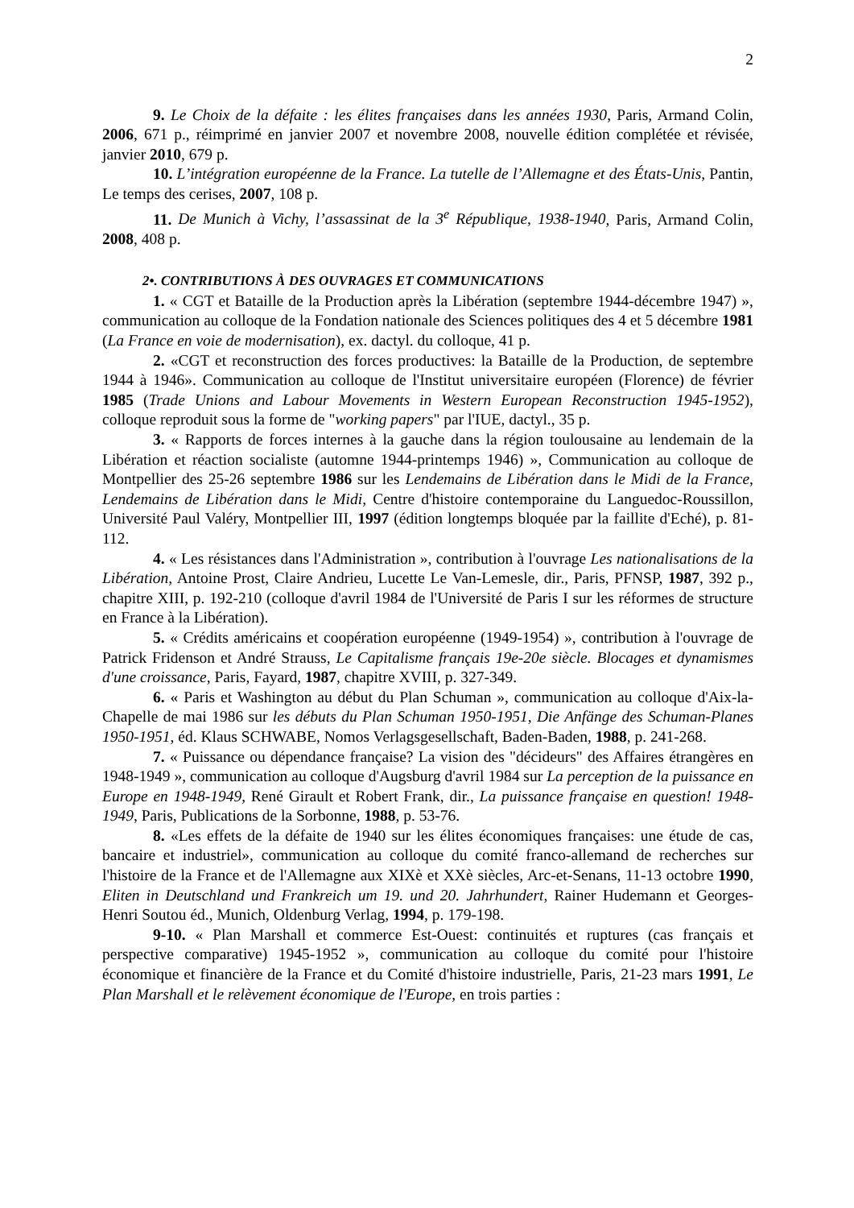2
9. Le Choix de la défaite : les élites françaises dans les années 1930, Paris, Armand Colin, 2006, 671 p., réimprimé en janvier 2007 et novembre 2008, nouvelle édition complétée et révisée, janvier 2010, 679 p.
10. L’intégration européenne de la France. La tutelle de l’Allemagne et des États-Unis, Pantin, Le temps des cerises, 2007, 108 p.
11. De Munich à Vichy, l’assassinat de la 3<sup>e</sup> République, 1938-1940, Paris, Armand Colin, 2008, 408 p.
2•. CONTRIBUTIONS À DES OUVRAGES ET COMMUNICATIONS
1. « CGT et Bataille de la Production après la Libération (septembre 1944-décembre 1947) », communication au colloque de la Fondation nationale des Sciences politiques des 4 et 5 décembre 1981 (La France en voie de modernisation), ex. dactyl. du colloque, 41 p.
2. «CGT et reconstruction des forces productives: la Bataille de la Production, de septembre 1944 à 1946». Communication au colloque de l'Institut universitaire européen (Florence) de février 1985 (Trade Unions and Labour Movements in Western European Reconstruction 1945-1952), colloque reproduit sous la forme de "working papers" par l'IUE, dactyl., 35 p.
3. « Rapports de forces internes à la gauche dans la région toulousaine au lendemain de la Libération et réaction socialiste (automne 1944-printemps 1946) », Communication au colloque de Montpellier des 25-26 septembre 1986 sur les Lendemains de Libération dans le Midi de la France, Lendemains de Libération dans le Midi, Centre d'histoire contemporaine du Languedoc-Roussillon, Université Paul Valéry, Montpellier III, 1997 (édition longtemps bloquée par la faillite d'Eché), p. 81-112.
4. « Les résistances dans l'Administration », contribution à l'ouvrage Les nationalisations de la Libération, Antoine Prost, Claire Andrieu, Lucette Le Van-Lemesle, dir., Paris, PFNSP, 1987, 392 p., chapitre XIII, p. 192-210 (colloque d'avril 1984 de l'Université de Paris I sur les réformes de structure en France à la Libération).
5. « Crédits américains et coopération européenne (1949-1954) », contribution à l'ouvrage de Patrick Fridenson et André Strauss, Le Capitalisme français 19e-20e siècle. Blocages et dynamismes d'une croissance, Paris, Fayard, 1987, chapitre XVIII, p. 327-349.
6. « Paris et Washington au début du Plan Schuman », communication au colloque d'Aix-la-Chapelle de mai 1986 sur les débuts du Plan Schuman 1950-1951, Die Anfänge des Schuman-Planes 1950-1951, éd. Klaus SCHWABE, Nomos Verlagsgesellschaft, Baden-Baden, 1988, p. 241-268.
7. « Puissance ou dépendance française? La vision des "décideurs" des Affaires étrangères en 1948-1949 », communication au colloque d'Augsburg d'avril 1984 sur La perception de la puissance en Europe en 1948-1949, René Girault et Robert Frank, dir., La puissance française en question! 1948-1949, Paris, Publications de la Sorbonne, 1988, p. 53-76.
8. «Les effets de la défaite de 1940 sur les élites économiques françaises: une étude de cas, bancaire et industriel», communication au colloque du comité franco-allemand de recherches sur l'histoire de la France et de l'Allemagne aux XIXè et XXè siècles, Arc-et-Senans, 11-13 octobre 1990, Eliten in Deutschland und Frankreich um 19. und 20. Jahrhundert, Rainer Hudemann et Georges-Henri Soutou éd., Munich, Oldenburg Verlag, 1994, p. 179-198.
9-10. « Plan Marshall et commerce Est-Ouest: continuités et ruptures (cas français et perspective comparative) 1945-1952 », communication au colloque du comité pour l'histoire économique et financière de la France et du Comité d'histoire industrielle, Paris, 21-23 mars 1991, Le Plan Marshall et le relèvement économique de l'Europe, en trois parties :